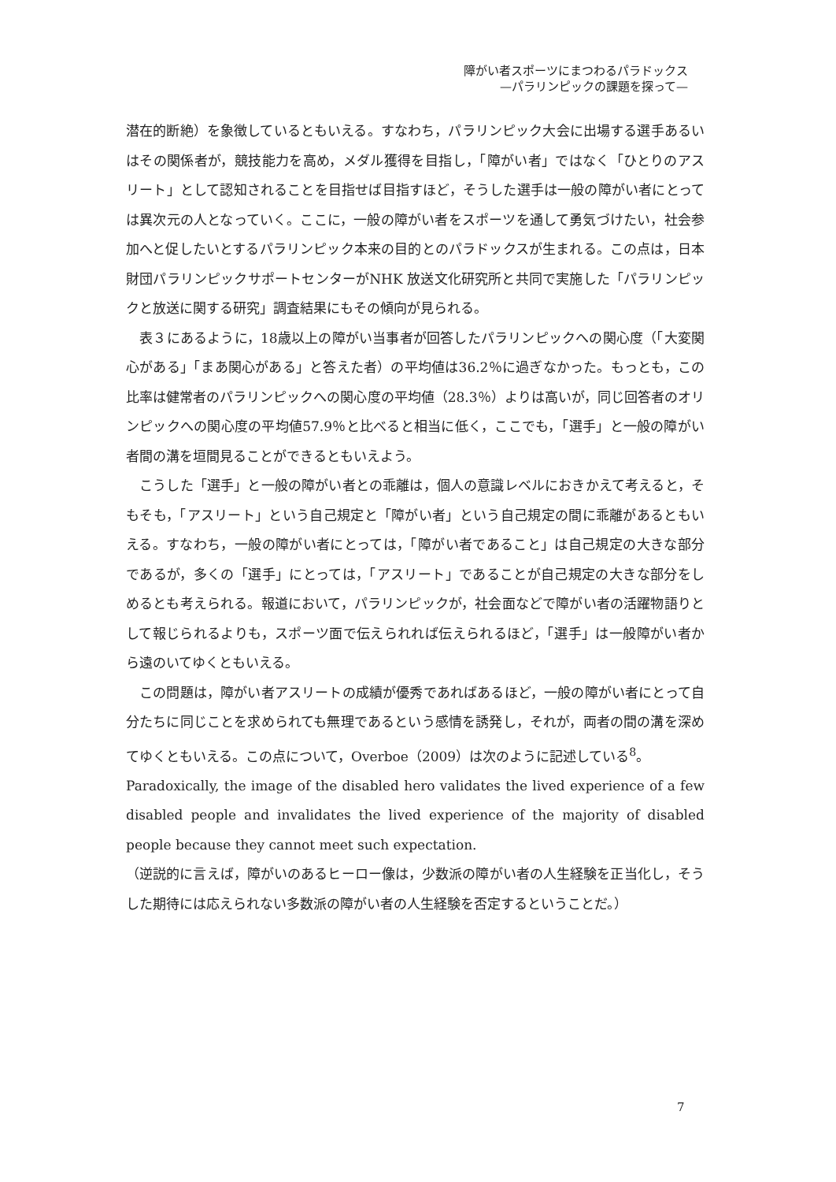障がい者スポーツにまつわるパラドックス
—パラリンピックの課題を探って—
潜在的断絶）を象徴しているともいえる。すなわち，パラリンピック大会に出場する選手あるいはその関係者が，競技能力を高め，メダル獲得を目指し，「障がい者」ではなく「ひとりのアスリート」として認知されることを目指せば目指すほど，そうした選手は一般の障がい者にとっては異次元の人となっていく。ここに，一般の障がい者をスポーツを通して勇気づけたい，社会参加へと促したいとするパラリンピック本来の目的とのパラドックスが生まれる。この点は，日本財団パラリンピックサポートセンターがNHK 放送文化研究所と共同で実施した「パラリンピックと放送に関する研究」調査結果にもその傾向が見られる。
　表３にあるように，18歳以上の障がい当事者が回答したパラリンピックへの関心度（「大変関心がある」「まあ関心がある」と答えた者）の平均値は36.2％に過ぎなかった。もっとも，この比率は健常者のパラリンピックへの関心度の平均値（28.3％）よりは高いが，同じ回答者のオリンピックへの関心度の平均値57.9％と比べると相当に低く，ここでも，「選手」と一般の障がい者間の溝を垣間見ることができるともいえよう。
　こうした「選手」と一般の障がい者との乖離は，個人の意識レベルにおきかえて考えると，そもそも，「アスリート」という自己規定と「障がい者」という自己規定の間に乖離があるともいえる。すなわち，一般の障がい者にとっては，「障がい者であること」は自己規定の大きな部分であるが，多くの「選手」にとっては，「アスリート」であることが自己規定の大きな部分をしめるとも考えられる。報道において，パラリンピックが，社会面などで障がい者の活躍物語りとして報じられるよりも，スポーツ面で伝えられれば伝えられるほど，「選手」は一般障がい者から遠のいてゆくともいえる。
　この問題は，障がい者アスリートの成績が優秀であればあるほど，一般の障がい者にとって自分たちに同じことを求められても無理であるという感情を誘発し，それが，両者の間の溝を深めてゆくともいえる。この点について，Overboe（2009）は次のように記述している<sup>8</sup>。
Paradoxically, the image of the disabled hero validates the lived experience of a few disabled people and invalidates the lived experience of the majority of disabled people because they cannot meet such expectation.
（逆説的に言えば，障がいのあるヒーロー像は，少数派の障がい者の人生経験を正当化し，そうした期待には応えられない多数派の障がい者の人生経験を否定するということだ。）
7